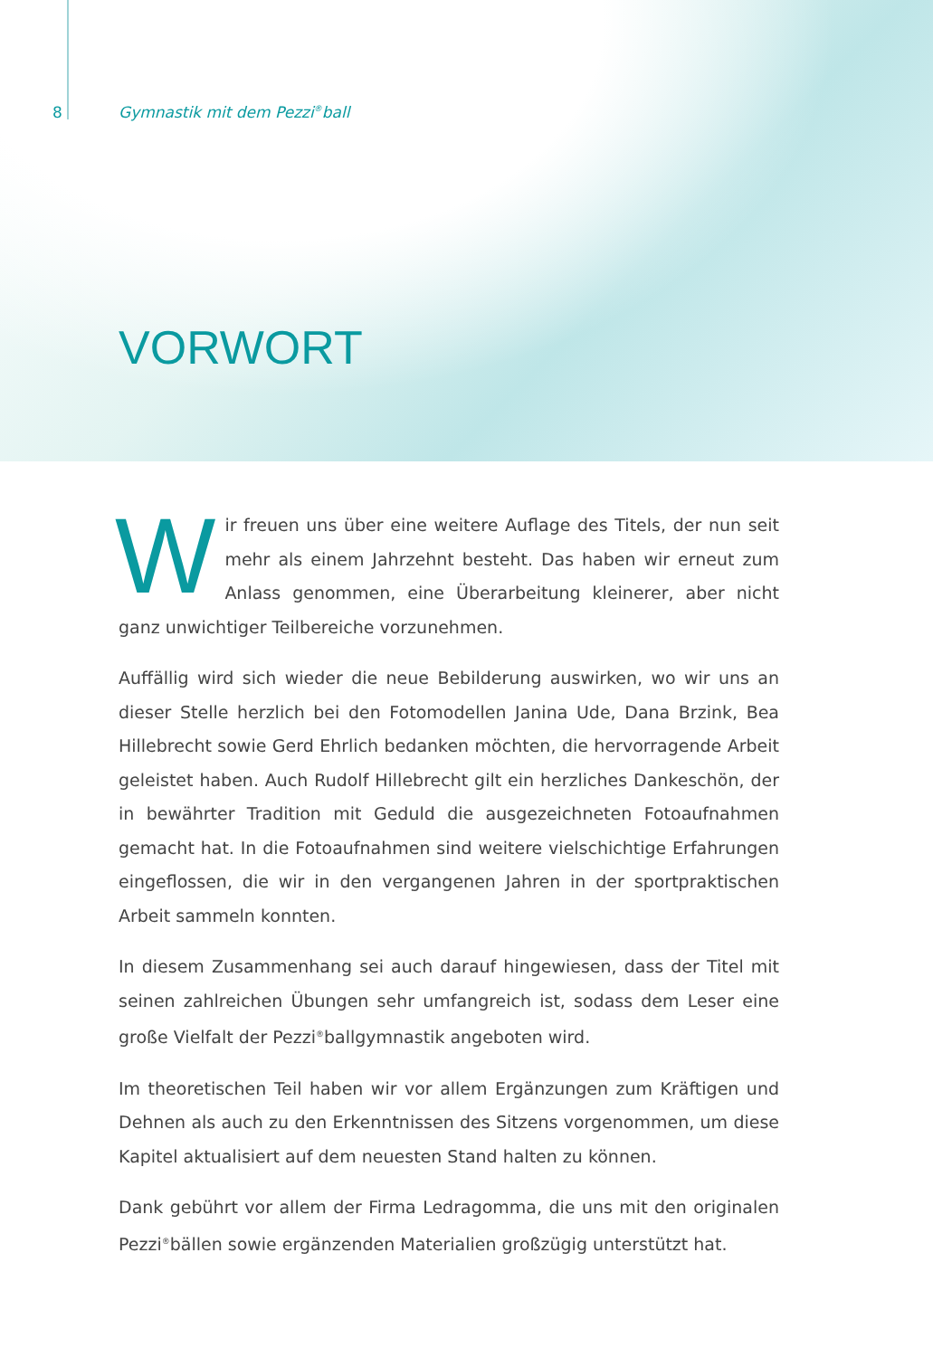8 Gymnastik mit dem Pezzi<sup>®</sup>ball
VORWORT
Wir freuen uns über eine weitere Auflage des Titels, der nun seit mehr als einem Jahrzehnt besteht. Das haben wir erneut zum Anlass genommen, eine Überarbeitung kleinerer, aber nicht ganz unwichtiger Teilbereiche vorzunehmen.
Auffällig wird sich wieder die neue Bebilderung auswirken, wo wir uns an dieser Stelle herzlich bei den Fotomodellen Janina Ude, Dana Brzink, Bea Hillebrecht sowie Gerd Ehrlich bedanken möchten, die hervorragende Arbeit geleistet haben. Auch Rudolf Hillebrecht gilt ein herzliches Dankeschön, der in bewährter Tradition mit Geduld die ausgezeichneten Fotoaufnahmen gemacht hat. In die Fotoaufnahmen sind weitere vielschichtige Erfahrungen eingeflossen, die wir in den vergangenen Jahren in der sportpraktischen Arbeit sammeln konnten.
In diesem Zusammenhang sei auch darauf hingewiesen, dass der Titel mit seinen zahlreichen Übungen sehr umfangreich ist, sodass dem Leser eine große Vielfalt der Pezzi<sup>®</sup>ballgymnastik angeboten wird.
Im theoretischen Teil haben wir vor allem Ergänzungen zum Kräftigen und Dehnen als auch zu den Erkenntnissen des Sitzens vorgenommen, um diese Kapitel aktualisiert auf dem neuesten Stand halten zu können.
Dank gebührt vor allem der Firma Ledragomma, die uns mit den originalen Pezzi<sup>®</sup>bällen sowie ergänzenden Materialien großzügig unterstützt hat.